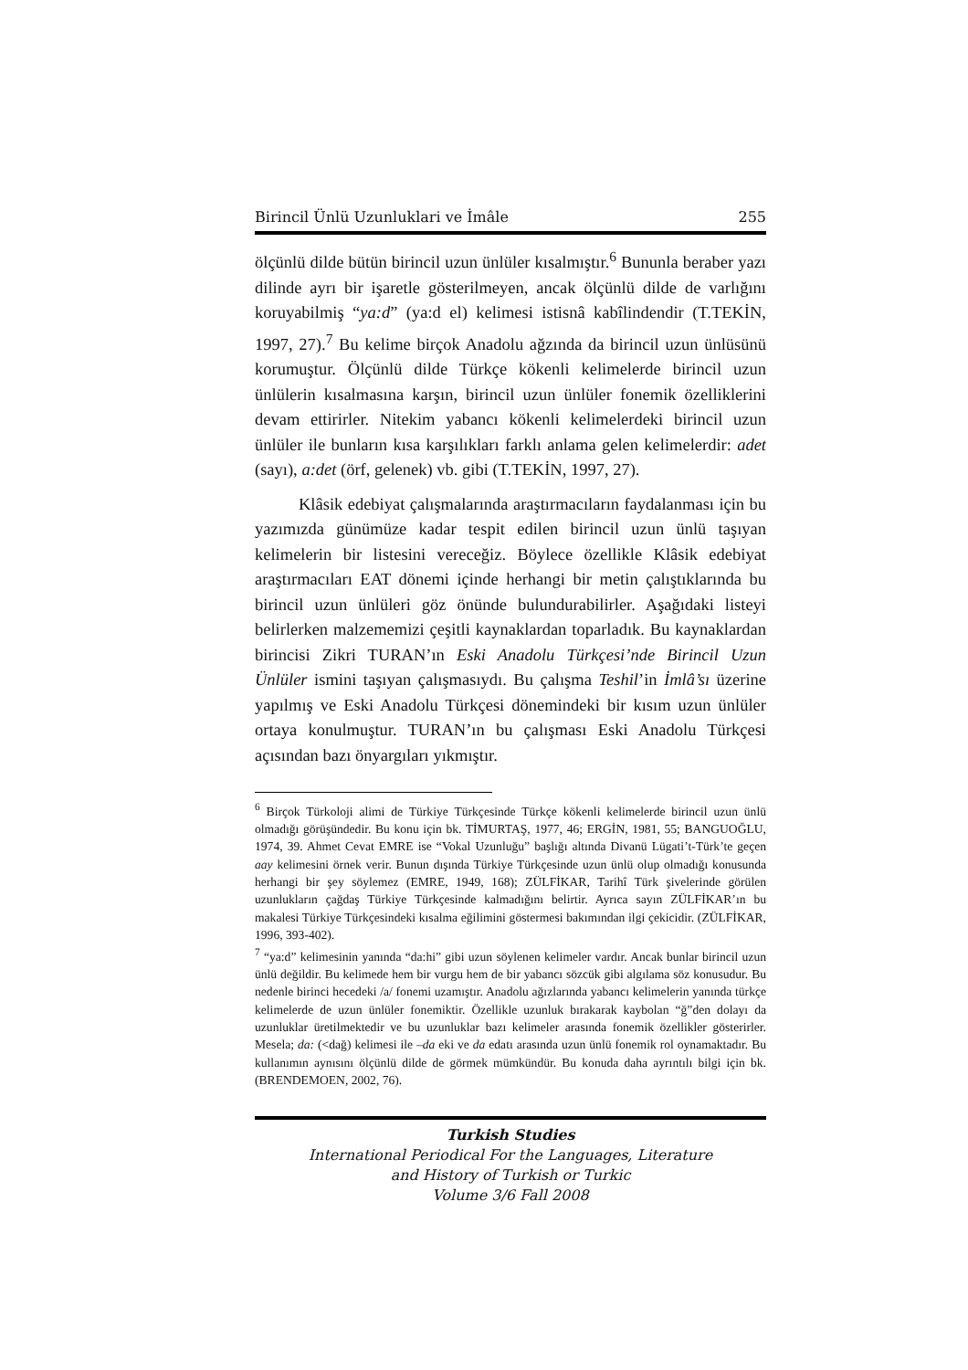Birincil Ünlü Uzunluklari ve İmâle 255
ölçünlü dilde bütün birincil uzun ünlüler kısalmıştır.<sup>6</sup> Bununla beraber yazı dilinde ayrı bir işaretle gösterilmeyen, ancak ölçünlü dilde de varlığını koruyabilmiş “ya:d” (ya:d el) kelimesi istisnâ kabîlindendir (T.TEKİN, 1997, 27).<sup>7</sup> Bu kelime birçok Anadolu ağzında da birincil uzun ünlüsünü korumuştur. Ölçünlü dilde Türkçe kökenli kelimelerde birincil uzun ünlülerin kısalmasına karşın, birincil uzun ünlüler fonemik özelliklerini devam ettirirler. Nitekim yabancı kökenli kelimelerdeki birincil uzun ünlüler ile bunların kısa karşılıkları farklı anlama gelen kelimelerdir: adet (sayı), a:det (örf, gelenek) vb. gibi (T.TEKİN, 1997, 27).
Klâsik edebiyat çalışmalarında araştırmacıların faydalanması için bu yazımızda günümüze kadar tespit edilen birincil uzun ünlü taşıyan kelimelerin bir listesini vereceğiz. Böylece özellikle Klâsik edebiyat araştırmacıları EAT dönemi içinde herhangi bir metin çalıştıklarında bu birincil uzun ünlüleri göz önünde bulundurabilirler. Aşağıdaki listeyi belirlerken malzememizi çeşitli kaynaklardan toparladık. Bu kaynaklardan birincisi Zikri TURAN’ın Eski Anadolu Türkçesi’nde Birincil Uzun Ünlüler ismini taşıyan çalışmasıydı. Bu çalışma Teshil’in İmlâ’sı üzerine yapılmış ve Eski Anadolu Türkçesi dönemindeki bir kısım uzun ünlüler ortaya konulmuştur. TURAN’ın bu çalışması Eski Anadolu Türkçesi açısından bazı önyargıları yıkmıştır.
<sup>6</sup> Birçok Türkoloji alimi de Türkiye Türkçesinde Türkçe kökenli kelimelerde birincil uzun ünlü olmadığı görüşündedir. Bu konu için bk. TİMURTAŞ, 1977, 46; ERGİN, 1981, 55; BANGUOĞLU, 1974, 39. Ahmet Cevat EMRE ise “Vokal Uzunluğu” başlığı altında Divanü Lügati’t-Türk’te geçen aay kelimesini örnek verir. Bunun dışında Türkiye Türkçesinde uzun ünlü olup olmadığı konusunda herhangi bir şey söylemez (EMRE, 1949, 168); ZÜLFİKAR, Tarihî Türk şivelerinde görülen uzunlukların çağdaş Türkiye Türkçesinde kalmadığını belirtir. Ayrıca sayın ZÜLFİKAR’ın bu makalesi Türkiye Türkçesindeki kısalma eğilimini göstermesi bakımından ilgi çekicidir. (ZÜLFİKAR, 1996, 393-402).
<sup>7</sup> “ya:d” kelimesinin yanında “da:hi” gibi uzun söylenen kelimeler vardır. Ancak bunlar birincil uzun ünlü değildir. Bu kelimede hem bir vurgu hem de bir yabancı sözcük gibi algılama söz konusudur. Bu nedenle birinci hecedeki /a/ fonemi uzamıştır. Anadolu ağızlarında yabancı kelimelerin yanında türkçe kelimelerde de uzun ünlüler fonemiktir. Özellikle uzunluk bırakarak kaybolan “ğ”den dolayı da uzunluklar üretilmektedir ve bu uzunluklar bazı kelimeler arasında fonemik özellikler gösterirler. Mesela; da: (<dağ) kelimesi ile –da eki ve da edatı arasında uzun ünlü fonemik rol oynamaktadır. Bu kullanımın aynısını ölçünlü dilde de görmek mümkündür. Bu konuda daha ayrıntılı bilgi için bk. (BRENDEMOEN, 2002, 76).
Turkish Studies
International Periodical For the Languages, Literature
and History of Turkish or Turkic
Volume 3/6 Fall 2008